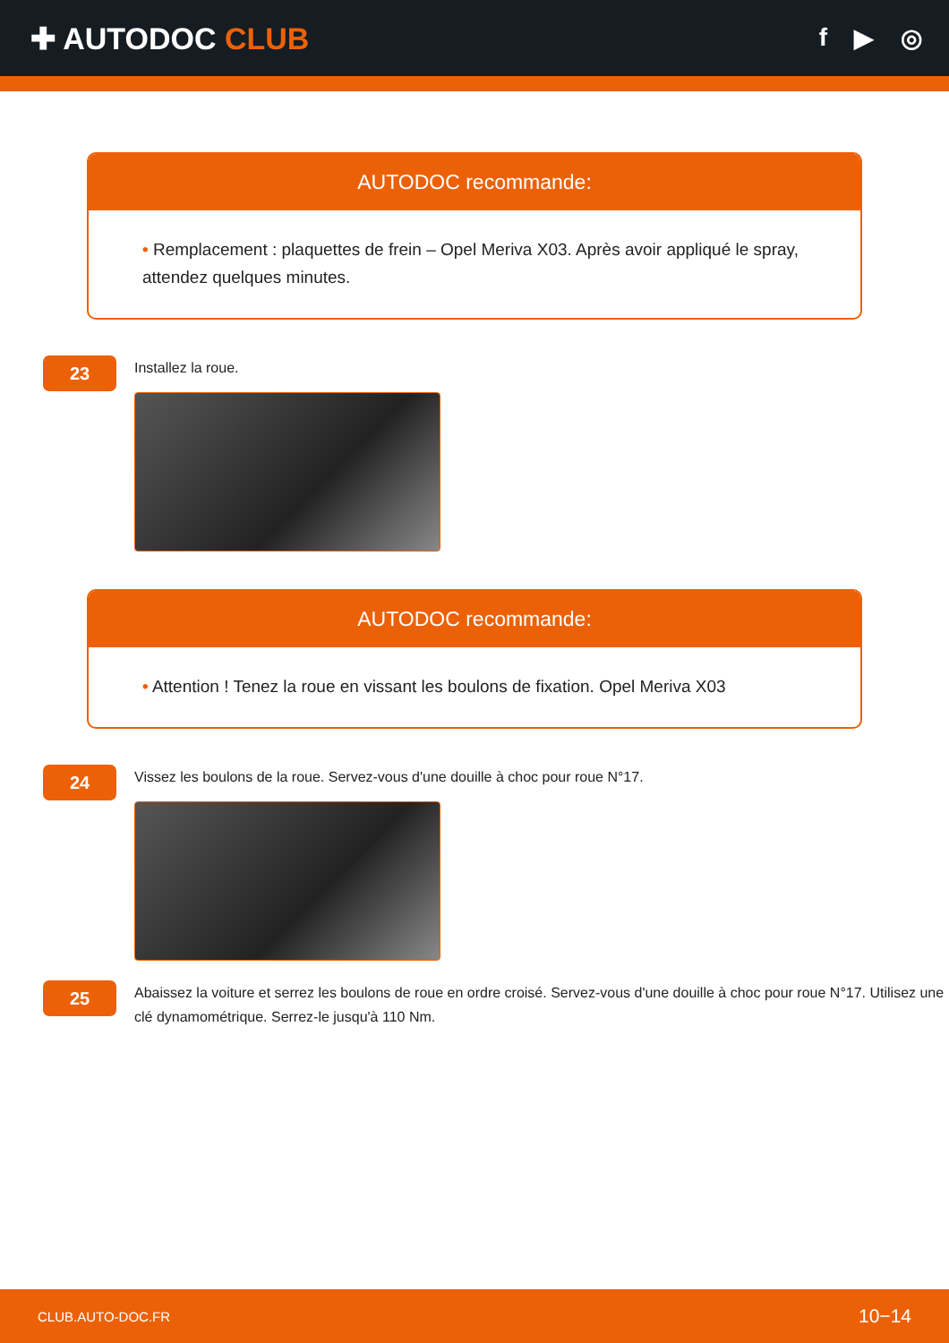✚ AUTODOC CLUB
f ▶ ◎
AUTODOC recommande:
• Remplacement : plaquettes de frein – Opel Meriva X03. Après avoir appliqué le spray, attendez quelques minutes.
23
Installez la roue.
AUTODOC recommande:
• Attention ! Tenez la roue en vissant les boulons de fixation. Opel Meriva X03
24
Vissez les boulons de la roue. Servez-vous d'une douille à choc pour roue N°17.
25
Abaissez la voiture et serrez les boulons de roue en ordre croisé. Servez-vous d'une douille à choc pour roue N°17. Utilisez une clé dynamométrique. Serrez-le jusqu'à 110 Nm.
CLUB.AUTO-DOC.FR 10−14